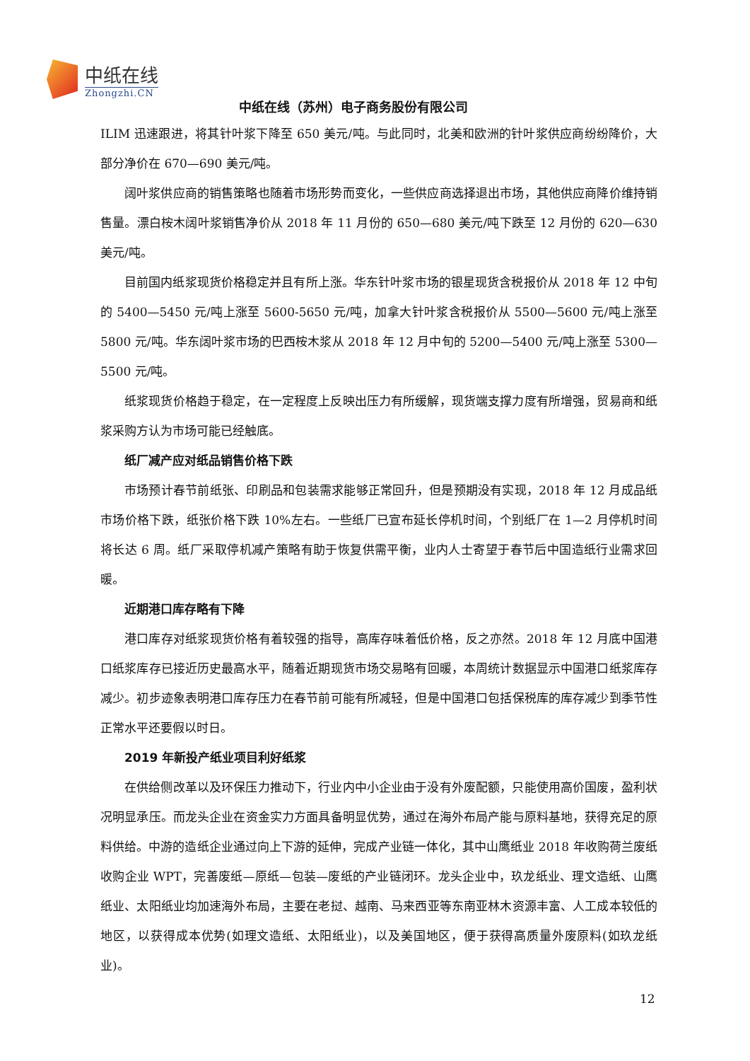中纸在线
Zhongzhi.CN
中纸在线（苏州）电子商务股份有限公司
ILIM 迅速跟进，将其针叶浆下降至 650 美元/吨。与此同时，北美和欧洲的针叶浆供应商纷纷降价，大部分净价在 670—690 美元/吨。
阔叶浆供应商的销售策略也随着市场形势而变化，一些供应商选择退出市场，其他供应商降价维持销售量。漂白桉木阔叶浆销售净价从 2018 年 11 月份的 650—680 美元/吨下跌至 12 月份的 620—630 美元/吨。
目前国内纸浆现货价格稳定并且有所上涨。华东针叶浆市场的银星现货含税报价从 2018 年 12 中旬的 5400—5450 元/吨上涨至 5600-5650 元/吨，加拿大针叶浆含税报价从 5500—5600 元/吨上涨至 5800 元/吨。华东阔叶浆市场的巴西桉木浆从 2018 年 12 月中旬的 5200—5400 元/吨上涨至 5300—5500 元/吨。
纸浆现货价格趋于稳定，在一定程度上反映出压力有所缓解，现货端支撑力度有所增强，贸易商和纸浆采购方认为市场可能已经触底。
纸厂减产应对纸品销售价格下跌
市场预计春节前纸张、印刷品和包装需求能够正常回升，但是预期没有实现，2018 年 12 月成品纸市场价格下跌，纸张价格下跌 10%左右。一些纸厂已宣布延长停机时间，个别纸厂在 1—2 月停机时间将长达 6 周。纸厂采取停机减产策略有助于恢复供需平衡，业内人士寄望于春节后中国造纸行业需求回暖。
近期港口库存略有下降
港口库存对纸浆现货价格有着较强的指导，高库存味着低价格，反之亦然。2018 年 12 月底中国港口纸浆库存已接近历史最高水平，随着近期现货市场交易略有回暖，本周统计数据显示中国港口纸浆库存减少。初步迹象表明港口库存压力在春节前可能有所减轻，但是中国港口包括保税库的库存减少到季节性正常水平还要假以时日。
2019 年新投产纸业项目利好纸浆
在供给侧改革以及环保压力推动下，行业内中小企业由于没有外废配额，只能使用高价国废，盈利状况明显承压。而龙头企业在资金实力方面具备明显优势，通过在海外布局产能与原料基地，获得充足的原料供给。中游的造纸企业通过向上下游的延伸，完成产业链一体化，其中山鹰纸业 2018 年收购荷兰废纸收购企业 WPT，完善废纸—原纸—包装—废纸的产业链闭环。龙头企业中，玖龙纸业、理文造纸、山鹰纸业、太阳纸业均加速海外布局，主要在老挝、越南、马来西亚等东南亚林木资源丰富、人工成本较低的地区，以获得成本优势(如理文造纸、太阳纸业)，以及美国地区，便于获得高质量外废原料(如玖龙纸业)。
12